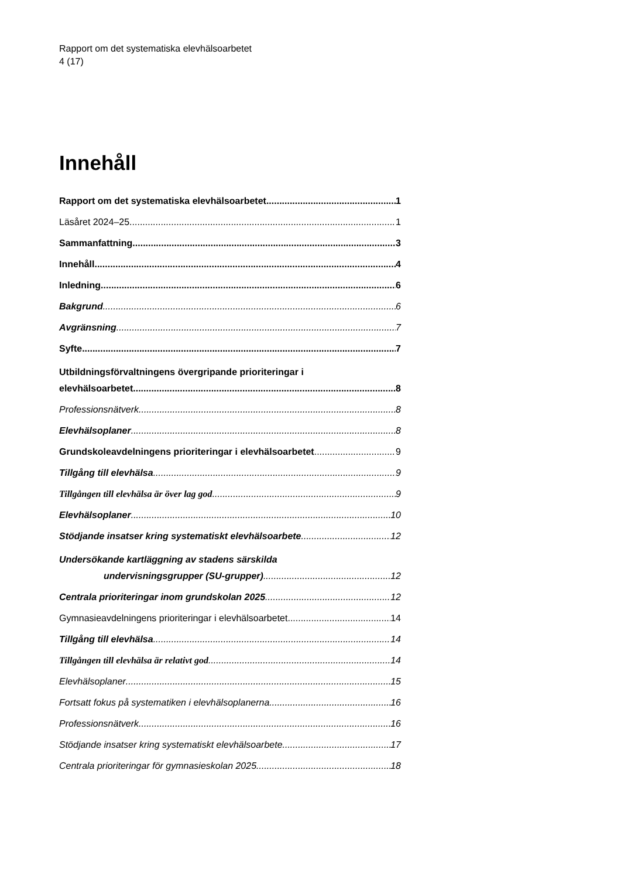Rapport om det systematiska elevhälsoarbetet
4 (17)
Innehåll
Rapport om det systematiska elevhälsoarbetet 1
Läsåret 2024–25 1
Sammanfattning 3
Innehåll 4
Inledning 6
Bakgrund 6
Avgränsning 7
Syfte 7
Utbildningsförvaltningens övergripande prioriteringar i
elevhälsoarbetet 8
Professionsnätverk 8
Elevhälsoplaner 8
Grundskoleavdelningens prioriteringar i elevhälsoarbetet 9
Tillgång till elevhälsa 9
Tillgången till elevhälsa är över lag god 9
Elevhälsoplaner 10
Stödjande insatser kring systematiskt elevhälsoarbete 12
Undersökande kartläggning av stadens särskilda
undervisningsgrupper (SU-grupper) 12
Centrala prioriteringar inom grundskolan 2025 12
Gymnasieavdelningens prioriteringar i elevhälsoarbetet 14
Tillgång till elevhälsa 14
Tillgången till elevhälsa är relativt god 14
Elevhälsoplaner 15
Fortsatt fokus på systematiken i elevhälsoplanerna 16
Professionsnätverk 16
Stödjande insatser kring systematiskt elevhälsoarbete 17
Centrala prioriteringar för gymnasieskolan 2025 18